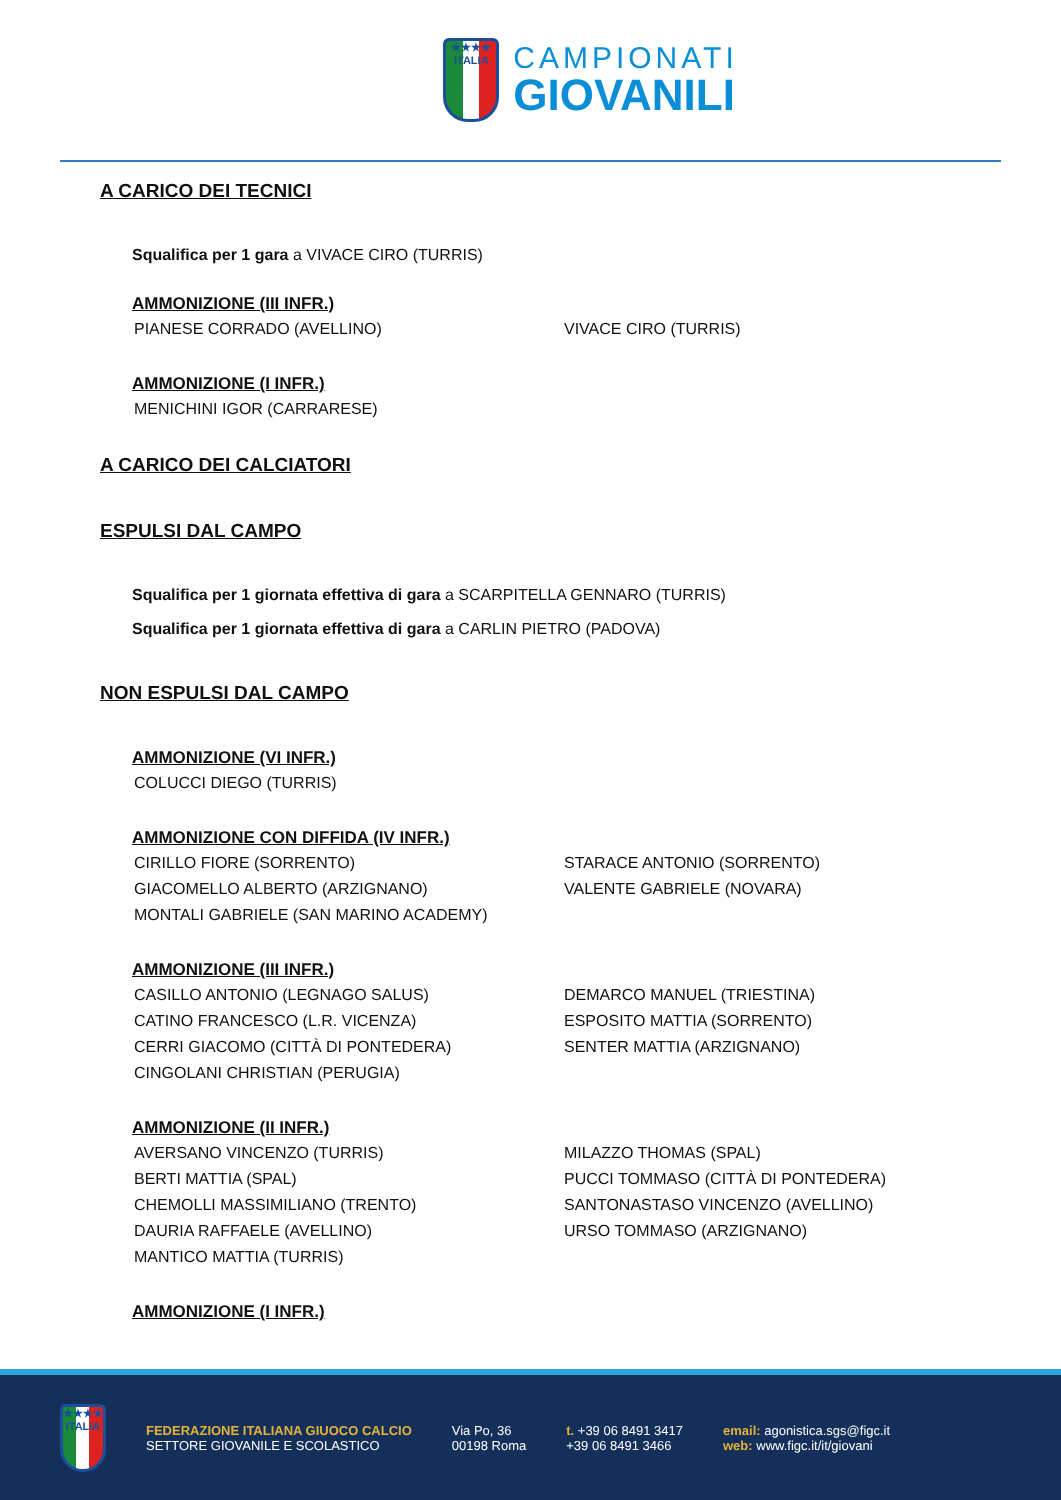★★★★
ITALIA
CAMPIONATI
GIOVANILI
A CARICO DEI TECNICI
Squalifica per 1 gara a VIVACE CIRO (TURRIS)
AMMONIZIONE (III INFR.)
PIANESE CORRADO (AVELLINO) VIVACE CIRO (TURRIS)
AMMONIZIONE (I INFR.)
MENICHINI IGOR (CARRARESE)
A CARICO DEI CALCIATORI
ESPULSI DAL CAMPO
Squalifica per 1 giornata effettiva di gara a SCARPITELLA GENNARO (TURRIS)
Squalifica per 1 giornata effettiva di gara a CARLIN PIETRO (PADOVA)
NON ESPULSI DAL CAMPO
AMMONIZIONE (VI INFR.)
COLUCCI DIEGO (TURRIS)
AMMONIZIONE CON DIFFIDA (IV INFR.)
CIRILLO FIORE (SORRENTO) STARACE ANTONIO (SORRENTO) GIACOMELLO ALBERTO (ARZIGNANO) VALENTE GABRIELE (NOVARA) MONTALI GABRIELE (SAN MARINO ACADEMY)
AMMONIZIONE (III INFR.)
CASILLO ANTONIO (LEGNAGO SALUS) DEMARCO MANUEL (TRIESTINA) CATINO FRANCESCO (L.R. VICENZA) ESPOSITO MATTIA (SORRENTO) CERRI GIACOMO (CITTÀ DI PONTEDERA) SENTER MATTIA (ARZIGNANO) CINGOLANI CHRISTIAN (PERUGIA)
AMMONIZIONE (II INFR.)
AVERSANO VINCENZO (TURRIS) MILAZZO THOMAS (SPAL) BERTI MATTIA (SPAL) PUCCI TOMMASO (CITTÀ DI PONTEDERA) CHEMOLLI MASSIMILIANO (TRENTO) SANTONASTASO VINCENZO (AVELLINO) DAURIA RAFFAELE (AVELLINO) URSO TOMMASO (ARZIGNANO) MANTICO MATTIA (TURRIS)
AMMONIZIONE (I INFR.)
★★★★
ITALIA
FEDERAZIONE ITALIANA GIUOCO CALCIO
SETTORE GIOVANILE E SCOLASTICO
Via Po, 36
00198 Roma
t. +39 06 8491 3417
+39 06 8491 3466
email: agonistica.sgs@figc.it
web: www.figc.it/it/giovani